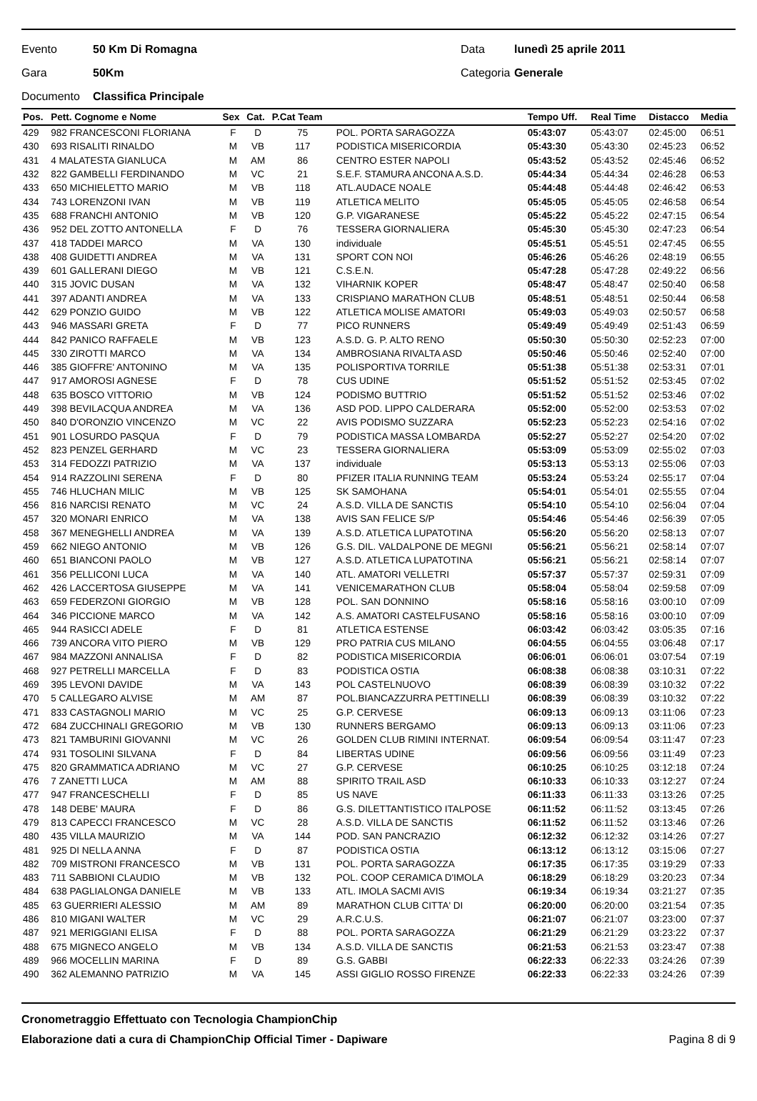Evento 50 Km Di Romagna Data lunedì 25 aprile 2011
Gara 50Km Categoria Generale
Documento Classifica Principale
| Pos. | Pett. Cognome e Nome | Sex | Cat. | P.Cat Team | | Tempo Uff. | Real Time | Distacco | Media |
| --- | --- | --- | --- | --- | --- | --- | --- | --- | --- |
| 429 | 982 FRANCESCONI FLORIANA | F | D | 75 | POL. PORTA SARAGOZZA | 05:43:07 | 05:43:07 | 02:45:00 | 06:51 |
| 430 | 693 RISALITI RINALDO | M | VB | 117 | PODISTICA MISERICORDIA | 05:43:30 | 05:43:30 | 02:45:23 | 06:52 |
| 431 | 4 MALATESTA GIANLUCA | M | AM | 86 | CENTRO ESTER NAPOLI | 05:43:52 | 05:43:52 | 02:45:46 | 06:52 |
| 432 | 822 GAMBELLI FERDINANDO | M | VC | 21 | S.E.F. STAMURA ANCONA A.S.D. | 05:44:34 | 05:44:34 | 02:46:28 | 06:53 |
| 433 | 650 MICHIELETTO MARIO | M | VB | 118 | ATL.AUDACE NOALE | 05:44:48 | 05:44:48 | 02:46:42 | 06:53 |
| 434 | 743 LORENZONI IVAN | M | VB | 119 | ATLETICA MELITO | 05:45:05 | 05:45:05 | 02:46:58 | 06:54 |
| 435 | 688 FRANCHI ANTONIO | M | VB | 120 | G.P. VIGARANESE | 05:45:22 | 05:45:22 | 02:47:15 | 06:54 |
| 436 | 952 DEL ZOTTO ANTONELLA | F | D | 76 | TESSERA GIORNALIERA | 05:45:30 | 05:45:30 | 02:47:23 | 06:54 |
| 437 | 418 TADDEI MARCO | M | VA | 130 | individuale | 05:45:51 | 05:45:51 | 02:47:45 | 06:55 |
| 438 | 408 GUIDETTI ANDREA | M | VA | 131 | SPORT CON NOI | 05:46:26 | 05:46:26 | 02:48:19 | 06:55 |
| 439 | 601 GALLERANI DIEGO | M | VB | 121 | C.S.E.N. | 05:47:28 | 05:47:28 | 02:49:22 | 06:56 |
| 440 | 315 JOVIC DUSAN | M | VA | 132 | VIHARNIK KOPER | 05:48:47 | 05:48:47 | 02:50:40 | 06:58 |
| 441 | 397 ADANTI ANDREA | M | VA | 133 | CRISPIANO MARATHON CLUB | 05:48:51 | 05:48:51 | 02:50:44 | 06:58 |
| 442 | 629 PONZIO GUIDO | M | VB | 122 | ATLETICA MOLISE AMATORI | 05:49:03 | 05:49:03 | 02:50:57 | 06:58 |
| 443 | 946 MASSARI GRETA | F | D | 77 | PICO RUNNERS | 05:49:49 | 05:49:49 | 02:51:43 | 06:59 |
| 444 | 842 PANICO RAFFAELE | M | VB | 123 | A.S.D. G. P. ALTO RENO | 05:50:30 | 05:50:30 | 02:52:23 | 07:00 |
| 445 | 330 ZIROTTI MARCO | M | VA | 134 | AMBROSIANA RIVALTA ASD | 05:50:46 | 05:50:46 | 02:52:40 | 07:00 |
| 446 | 385 GIOFFRE' ANTONINO | M | VA | 135 | POLISPORTIVA TORRILE | 05:51:38 | 05:51:38 | 02:53:31 | 07:01 |
| 447 | 917 AMOROSI AGNESE | F | D | 78 | CUS UDINE | 05:51:52 | 05:51:52 | 02:53:45 | 07:02 |
| 448 | 635 BOSCO VITTORIO | M | VB | 124 | PODISMO BUTTRIO | 05:51:52 | 05:51:52 | 02:53:46 | 07:02 |
| 449 | 398 BEVILACQUA ANDREA | M | VA | 136 | ASD POD. LIPPO CALDERARA | 05:52:00 | 05:52:00 | 02:53:53 | 07:02 |
| 450 | 840 D'ORONZIO VINCENZO | M | VC | 22 | AVIS PODISMO SUZZARA | 05:52:23 | 05:52:23 | 02:54:16 | 07:02 |
| 451 | 901 LOSURDO PASQUA | F | D | 79 | PODISTICA MASSA LOMBARDA | 05:52:27 | 05:52:27 | 02:54:20 | 07:02 |
| 452 | 823 PENZEL GERHARD | M | VC | 23 | TESSERA GIORNALIERA | 05:53:09 | 05:53:09 | 02:55:02 | 07:03 |
| 453 | 314 FEDOZZI PATRIZIO | M | VA | 137 | individuale | 05:53:13 | 05:53:13 | 02:55:06 | 07:03 |
| 454 | 914 RAZZOLINI SERENA | F | D | 80 | PFIZER ITALIA RUNNING TEAM | 05:53:24 | 05:53:24 | 02:55:17 | 07:04 |
| 455 | 746 HLUCHAN MILIC | M | VB | 125 | SK SAMOHANA | 05:54:01 | 05:54:01 | 02:55:55 | 07:04 |
| 456 | 816 NARCISI RENATO | M | VC | 24 | A.S.D. VILLA DE SANCTIS | 05:54:10 | 05:54:10 | 02:56:04 | 07:04 |
| 457 | 320 MONARI ENRICO | M | VA | 138 | AVIS SAN FELICE S/P | 05:54:46 | 05:54:46 | 02:56:39 | 07:05 |
| 458 | 367 MENEGHELLI ANDREA | M | VA | 139 | A.S.D. ATLETICA LUPATOTINA | 05:56:20 | 05:56:20 | 02:58:13 | 07:07 |
| 459 | 662 NIEGO ANTONIO | M | VB | 126 | G.S. DIL. VALDALPONE DE MEGNI | 05:56:21 | 05:56:21 | 02:58:14 | 07:07 |
| 460 | 651 BIANCONI PAOLO | M | VB | 127 | A.S.D. ATLETICA LUPATOTINA | 05:56:21 | 05:56:21 | 02:58:14 | 07:07 |
| 461 | 356 PELLICONI LUCA | M | VA | 140 | ATL. AMATORI VELLETRI | 05:57:37 | 05:57:37 | 02:59:31 | 07:09 |
| 462 | 426 LACCERTOSA GIUSEPPE | M | VA | 141 | VENICEMARATHON CLUB | 05:58:04 | 05:58:04 | 02:59:58 | 07:09 |
| 463 | 659 FEDERZONI GIORGIO | M | VB | 128 | POL. SAN DONNINO | 05:58:16 | 05:58:16 | 03:00:10 | 07:09 |
| 464 | 346 PICCIONE MARCO | M | VA | 142 | A.S. AMATORI CASTELFUSANO | 05:58:16 | 05:58:16 | 03:00:10 | 07:09 |
| 465 | 944 RASICCI ADELE | F | D | 81 | ATLETICA ESTENSE | 06:03:42 | 06:03:42 | 03:05:35 | 07:16 |
| 466 | 739 ANCORA VITO PIERO | M | VB | 129 | PRO PATRIA CUS MILANO | 06:04:55 | 06:04:55 | 03:06:48 | 07:17 |
| 467 | 984 MAZZONI ANNALISA | F | D | 82 | PODISTICA MISERICORDIA | 06:06:01 | 06:06:01 | 03:07:54 | 07:19 |
| 468 | 927 PETRELLI MARCELLA | F | D | 83 | PODISTICA OSTIA | 06:08:38 | 06:08:38 | 03:10:31 | 07:22 |
| 469 | 395 LEVONI DAVIDE | M | VA | 143 | POL CASTELNUOVO | 06:08:39 | 06:08:39 | 03:10:32 | 07:22 |
| 470 | 5 CALLEGARO ALVISE | M | AM | 87 | POL.BIANCAZZURRA PETTINELLI | 06:08:39 | 06:08:39 | 03:10:32 | 07:22 |
| 471 | 833 CASTAGNOLI MARIO | M | VC | 25 | G.P. CERVESE | 06:09:13 | 06:09:13 | 03:11:06 | 07:23 |
| 472 | 684 ZUCCHINALI GREGORIO | M | VB | 130 | RUNNERS BERGAMO | 06:09:13 | 06:09:13 | 03:11:06 | 07:23 |
| 473 | 821 TAMBURINI GIOVANNI | M | VC | 26 | GOLDEN CLUB RIMINI INTERNAT. | 06:09:54 | 06:09:54 | 03:11:47 | 07:23 |
| 474 | 931 TOSOLINI SILVANA | F | D | 84 | LIBERTAS UDINE | 06:09:56 | 06:09:56 | 03:11:49 | 07:23 |
| 475 | 820 GRAMMATICA ADRIANO | M | VC | 27 | G.P. CERVESE | 06:10:25 | 06:10:25 | 03:12:18 | 07:24 |
| 476 | 7 ZANETTI LUCA | M | AM | 88 | SPIRITO TRAIL ASD | 06:10:33 | 06:10:33 | 03:12:27 | 07:24 |
| 477 | 947 FRANCESCHELLI | F | D | 85 | US NAVE | 06:11:33 | 06:11:33 | 03:13:26 | 07:25 |
| 478 | 148 DEBE' MAURA | F | D | 86 | G.S. DILETTANTISTICO ITALPOSE | 06:11:52 | 06:11:52 | 03:13:45 | 07:26 |
| 479 | 813 CAPECCI FRANCESCO | M | VC | 28 | A.S.D. VILLA DE SANCTIS | 06:11:52 | 06:11:52 | 03:13:46 | 07:26 |
| 480 | 435 VILLA MAURIZIO | M | VA | 144 | POD. SAN PANCRAZIO | 06:12:32 | 06:12:32 | 03:14:26 | 07:27 |
| 481 | 925 DI NELLA ANNA | F | D | 87 | PODISTICA OSTIA | 06:13:12 | 06:13:12 | 03:15:06 | 07:27 |
| 482 | 709 MISTRONI FRANCESCO | M | VB | 131 | POL. PORTA SARAGOZZA | 06:17:35 | 06:17:35 | 03:19:29 | 07:33 |
| 483 | 711 SABBIONI CLAUDIO | M | VB | 132 | POL. COOP CERAMICA D'IMOLA | 06:18:29 | 06:18:29 | 03:20:23 | 07:34 |
| 484 | 638 PAGLIALONGA DANIELE | M | VB | 133 | ATL. IMOLA SACMI AVIS | 06:19:34 | 06:19:34 | 03:21:27 | 07:35 |
| 485 | 63 GUERRIERI ALESSIO | M | AM | 89 | MARATHON CLUB CITTA' DI | 06:20:00 | 06:20:00 | 03:21:54 | 07:35 |
| 486 | 810 MIGANI WALTER | M | VC | 29 | A.R.C.U.S. | 06:21:07 | 06:21:07 | 03:23:00 | 07:37 |
| 487 | 921 MERIGGIANI ELISA | F | D | 88 | POL. PORTA SARAGOZZA | 06:21:29 | 06:21:29 | 03:23:22 | 07:37 |
| 488 | 675 MIGNECO ANGELO | M | VB | 134 | A.S.D. VILLA DE SANCTIS | 06:21:53 | 06:21:53 | 03:23:47 | 07:38 |
| 489 | 966 MOCELLIN MARINA | F | D | 89 | G.S. GABBI | 06:22:33 | 06:22:33 | 03:24:26 | 07:39 |
| 490 | 362 ALEMANNO PATRIZIO | M | VA | 145 | ASSI GIGLIO ROSSO FIRENZE | 06:22:33 | 06:22:33 | 03:24:26 | 07:39 |
Cronometraggio Effettuato con Tecnologia ChampionChip
Elaborazione dati a cura di ChampionChip Official Timer - Dapiware Pagina 8 di 9